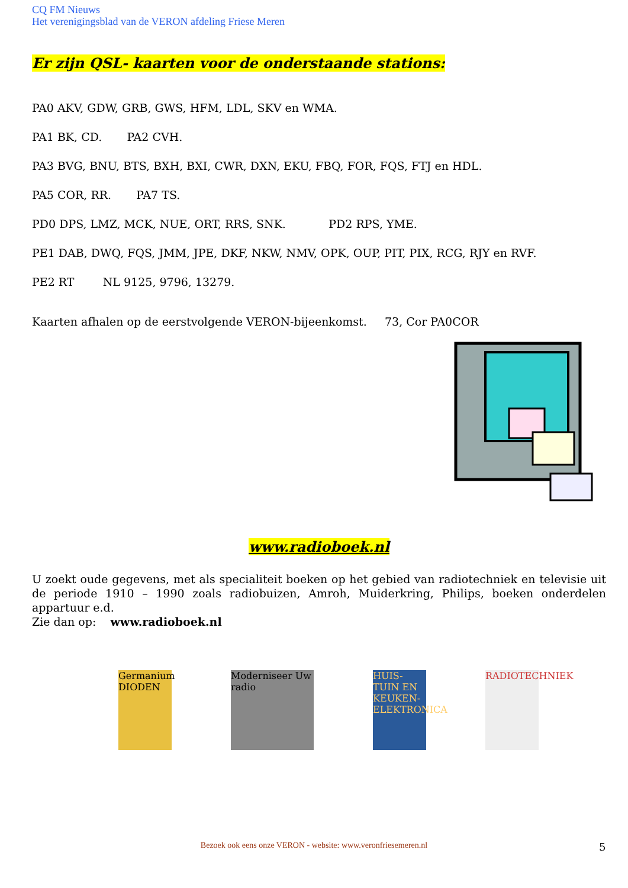CQ FM Nieuws
Het verenigingsblad van de VERON afdeling Friese Meren
Er zijn QSL- kaarten voor de onderstaande stations:
PA0 AKV, GDW, GRB, GWS, HFM, LDL, SKV en WMA.
PA1 BK, CD. PA2 CVH.
PA3 BVG, BNU, BTS, BXH, BXI, CWR, DXN, EKU, FBQ, FOR, FQS, FTJ en HDL.
PA5 COR, RR. PA7 TS.
PD0 DPS, LMZ, MCK, NUE, ORT, RRS, SNK. PD2 RPS, YME.
PE1 DAB, DWQ, FQS, JMM, JPE, DKF, NKW, NMV, OPK, OUP, PIT, PIX, RCG, RJY en RVF.
PE2 RT NL 9125, 9796, 13279.
Kaarten afhalen op de eerstvolgende VERON-bijeenkomst. 73, Cor PA0COR
www.radioboek.nl
U zoekt oude gegevens, met als specialiteit boeken op het gebied van radiotechniek en televisie uit de periode 1910 – 1990 zoals radiobuizen, Amroh, Muiderkring, Philips, boeken onderdelen appartuur e.d.
Zie dan op: www.radioboek.nl
Germanium DIODEN
Moderniseer Uw radio
HUIS-TUIN EN KEUKEN-ELEKTRONICA
RADIOTECHNIEK
Bezoek ook eens onze VERON - website: www.veronfriesemeren.nl 5